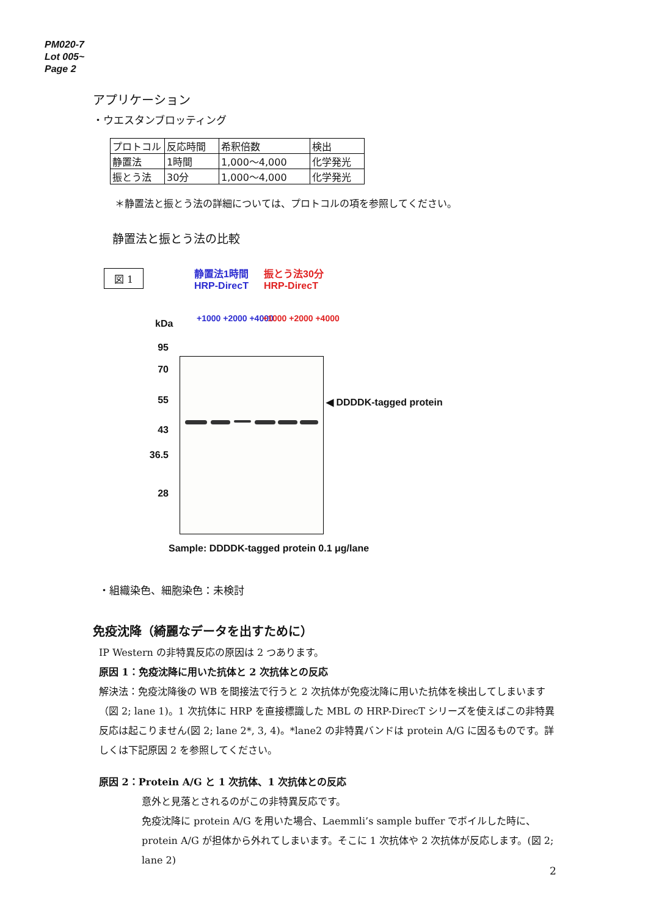PM020-7
Lot 005~
Page 2
アプリケーション
・ウエスタンブロッティング
| プロトコル | 反応時間 | 希釈倍数 | 検出 |
| 静置法 | 1時間 | 1,000〜4,000 | 化学発光 |
| 振とう法 | 30分 | 1,000〜4,000 | 化学発光 |
＊静置法と振とう法の詳細については、プロトコルの項を参照してください。
静置法と振とう法の比較
図 1
静置法1時間
HRP-DirecT
振とう法30分
HRP-DirecT
+1000 +2000 +4000 +1000 +2000 +4000
kDa
95
70
55
43
36.5
28
◀ DDDDK-tagged protein
Sample: DDDDK-tagged protein 0.1 μg/lane
・組織染色、細胞染色：未検討
免疫沈降（綺麗なデータを出すために）
IP Western の非特異反応の原因は 2 つあります。
原因 1：免疫沈降に用いた抗体と 2 次抗体との反応
解決法：免疫沈降後の WB を間接法で行うと 2 次抗体が免疫沈降に用いた抗体を検出してしまいます（図 2; lane 1)。1 次抗体に HRP を直接標識した MBL の HRP-DirecT シリーズを使えばこの非特異反応は起こりません(図 2; lane 2*, 3, 4)。*lane2 の非特異バンドは protein A/G に因るものです。詳しくは下記原因 2 を参照してください。
原因 2：Protein A/G と 1 次抗体、1 次抗体との反応
意外と見落とされるのがこの非特異反応です。
免疫沈降に protein A/G を用いた場合、Laemmli’s sample buffer でボイルした時に、protein A/G が担体から外れてしまいます。そこに 1 次抗体や 2 次抗体が反応します。(図 2; lane 2)
2